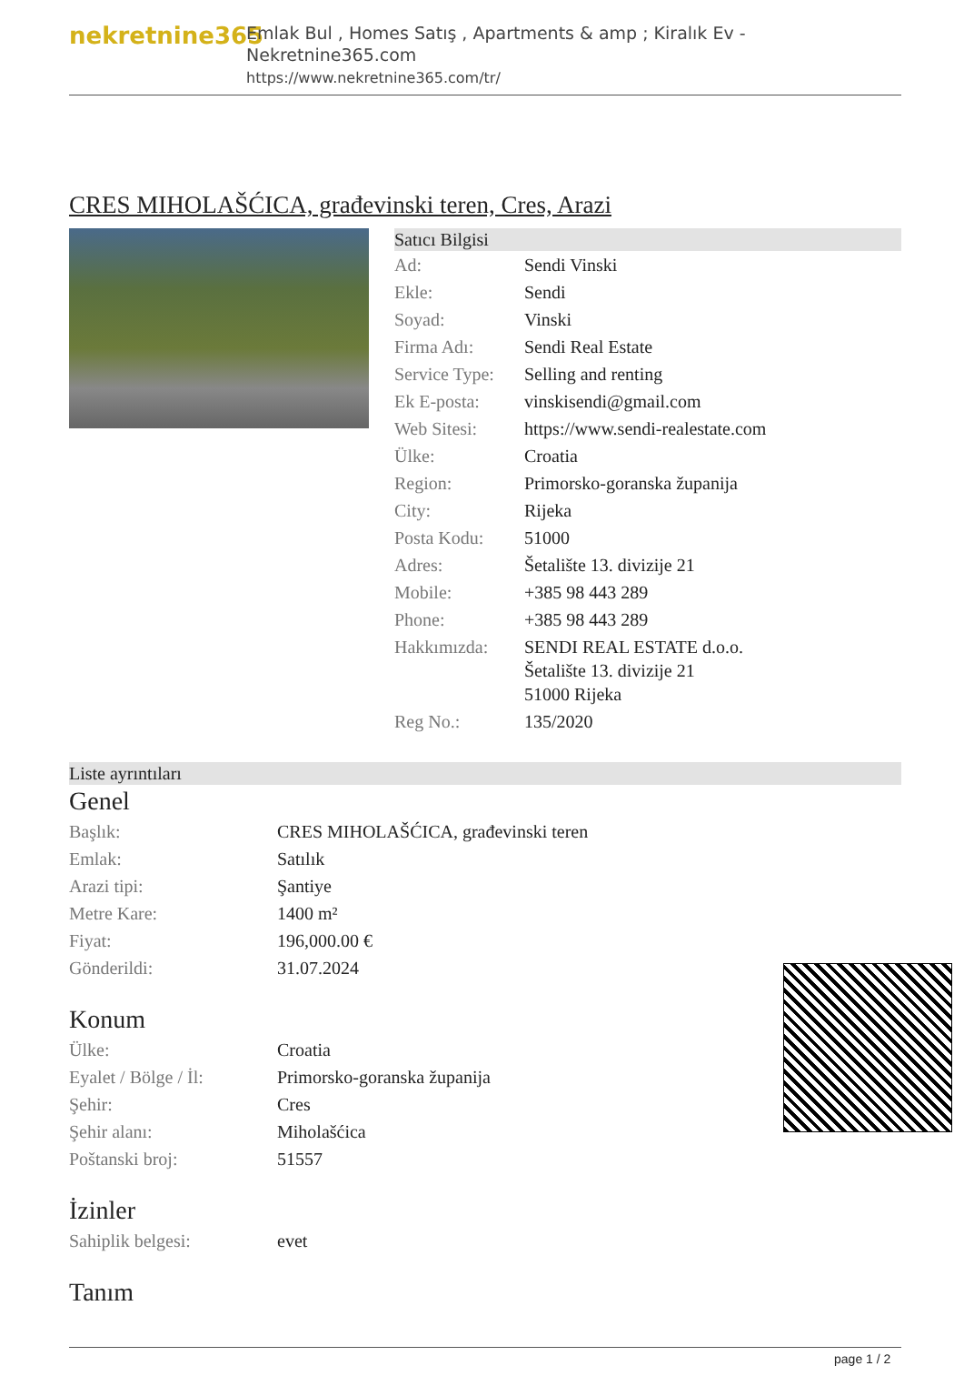nekretnine365
Emlak Bul , Homes Satış , Apartments & amp ; Kiralık Ev - Nekretnine365.com
https://www.nekretnine365.com/tr/
CRES MIHOLAŠĆICA, građevinski teren, Cres, Arazi
Satıcı Bilgisi
| Ad: | Sendi Vinski |
| Ekle: | Sendi |
| Soyad: | Vinski |
| Firma Adı: | Sendi Real Estate |
| Service Type: | Selling and renting |
| Ek E-posta: | vinskisendi@gmail.com |
| Web Sitesi: | https://www.sendi-realestate.com |
| Ülke: | Croatia |
| Region: | Primorsko-goranska županija |
| City: | Rijeka |
| Posta Kodu: | 51000 |
| Adres: | Šetalište 13. divizije 21 |
| Mobile: | +385 98 443 289 |
| Phone: | +385 98 443 289 |
| Hakkımızda: | SENDI REAL ESTATE d.o.o. Šetalište 13. divizije 21 51000 Rijeka |
| Reg No.: | 135/2020 |
Liste ayrıntıları
Genel
| Başlık: | CRES MIHOLAŠĆICA, građevinski teren |
| Emlak: | Satılık |
| Arazi tipi: | Şantiye |
| Metre Kare: | 1400 m² |
| Fiyat: | 196,000.00 € |
| Gönderildi: | 31.07.2024 |
Konum
| Ülke: | Croatia |
| Eyalet / Bölge / İl: | Primorsko-goranska županija |
| Şehir: | Cres |
| Şehir alanı: | Miholašćica |
| Poštanski broj: | 51557 |
İzinler
| Sahiplik belgesi: | evet |
Tanım
page 1 / 2